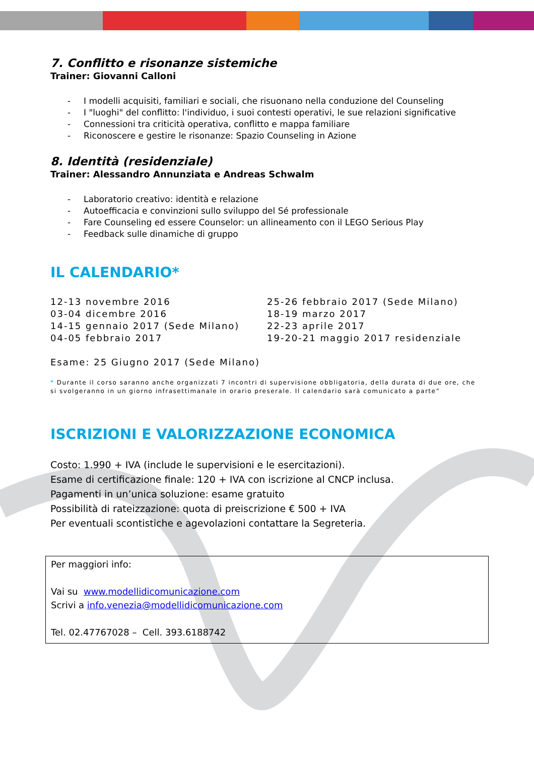7. Conflitto e risonanze sistemiche
Trainer: Giovanni Calloni
- I modelli acquisiti, familiari e sociali, che risuonano nella conduzione del Counseling
- I "luoghi" del conflitto: l'individuo, i suoi contesti operativi, le sue relazioni significative
- Connessioni tra criticità operativa, conflitto e mappa familiare
- Riconoscere e gestire le risonanze: Spazio Counseling in Azione
8. Identità (residenziale)
Trainer: Alessandro Annunziata e Andreas Schwalm
- Laboratorio creativo: identità e relazione
- Autoefficacia e convinzioni sullo sviluppo del Sé professionale
- Fare Counseling ed essere Counselor: un allineamento con il LEGO Serious Play
- Feedback sulle dinamiche di gruppo
IL CALENDARIO*
12-13 novembre 2016
03-04 dicembre 2016
14-15 gennaio 2017 (Sede Milano)
04-05 febbraio 2017
25-26 febbraio 2017 (Sede Milano)
18-19 marzo 2017
22-23 aprile 2017
19-20-21 maggio 2017 residenziale
Esame: 25 Giugno 2017 (Sede Milano)
* Durante il corso saranno anche organizzati 7 incontri di supervisione obbligatoria, della durata di due ore, che si svolgeranno in un giorno infrasettimanale in orario preserale. Il calendario sarà comunicato a parte”
ISCRIZIONI E VALORIZZAZIONE ECONOMICA
Costo: 1.990 + IVA (include le supervisioni e le esercitazioni).
Esame di certificazione finale: 120 + IVA con iscrizione al CNCP inclusa.
Pagamenti in un’unica soluzione: esame gratuito
Possibilità di rateizzazione: quota di preiscrizione € 500 + IVA
Per eventuali scontistiche e agevolazioni contattare la Segreteria.
Per maggiori info:
Vai su www.modellidicomunicazione.com
Scrivi a info.venezia@modellidicomunicazione.com
Tel. 02.47767028 – Cell. 393.6188742